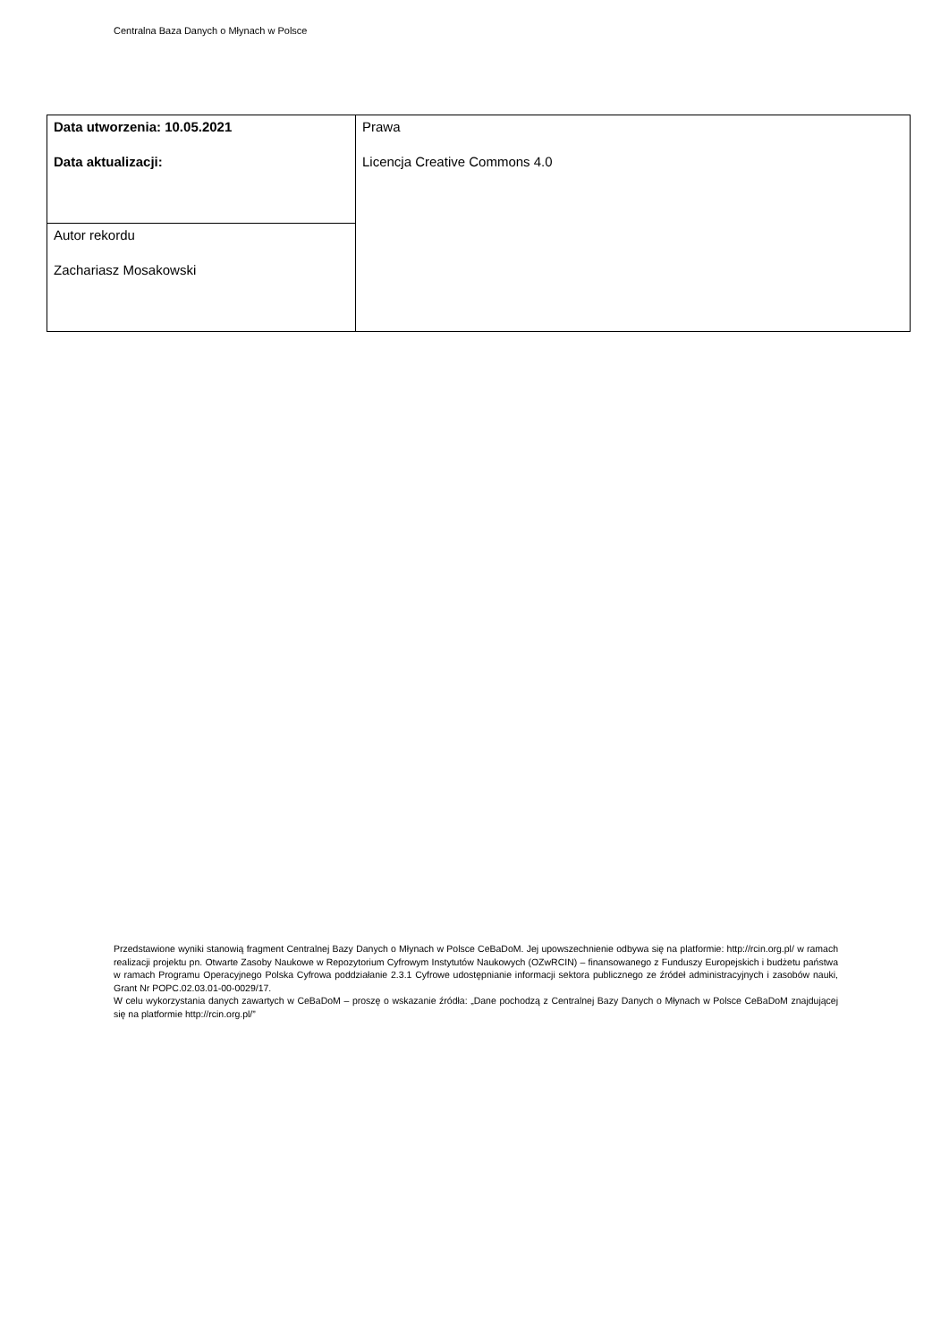Centralna Baza Danych o Młynach w Polsce
| Data utworzenia: 10.05.2021 Data aktualizacji: | Prawa Licencja Creative Commons 4.0 |
| Autor rekordu Zachariasz Mosakowski | |
Przedstawione wyniki stanowią fragment Centralnej Bazy Danych o Młynach w Polsce CeBaDoM. Jej upowszechnienie odbywa się na platformie: http://rcin.org.pl/ w ramach realizacji projektu pn. Otwarte Zasoby Naukowe w Repozytorium Cyfrowym Instytutów Naukowych (OZwRCIN) – finansowanego z Funduszy Europejskich i budżetu państwa w ramach Programu Operacyjnego Polska Cyfrowa poddziałanie 2.3.1 Cyfrowe udostępnianie informacji sektora publicznego ze źródeł administracyjnych i zasobów nauki, Grant Nr POPC.02.03.01-00-0029/17.
W celu wykorzystania danych zawartych w CeBaDoM – proszę o wskazanie źródła: „Dane pochodzą z Centralnej Bazy Danych o Młynach w Polsce CeBaDoM znajdującej się na platformie http://rcin.org.pl/”